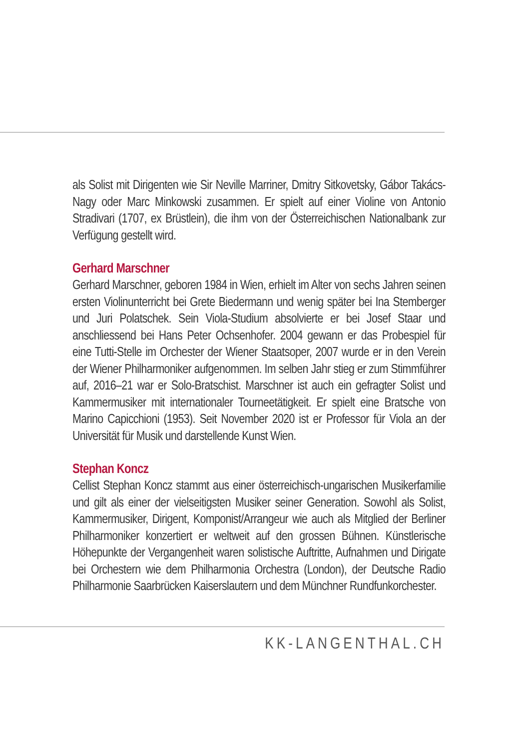als Solist mit Dirigenten wie Sir Neville Marriner, Dmitry Sitkovetsky, Gábor Takács-Nagy oder Marc Minkowski zusammen. Er spielt auf einer Violine von Antonio Stradivari (1707, ex Brüstlein), die ihm von der Österreichischen Nationalbank zur Verfügung gestellt wird.
Gerhard Marschner
Gerhard Marschner, geboren 1984 in Wien, erhielt im Alter von sechs Jahren seinen ersten Violinunterricht bei Grete Biedermann und wenig später bei Ina Stemberger und Juri Polatschek. Sein Viola-Studium absolvierte er bei Josef Staar und anschliessend bei Hans Peter Ochsenhofer. 2004 gewann er das Probespiel für eine Tutti-Stelle im Orchester der Wiener Staatsoper, 2007 wurde er in den Verein der Wiener Philharmoniker aufgenommen. Im selben Jahr stieg er zum Stimmführer auf, 2016–21 war er Solo-Bratschist. Marschner ist auch ein gefragter Solist und Kammermusiker mit internationaler Tourneetätigkeit. Er spielt eine Bratsche von Marino Capicchioni (1953). Seit November 2020 ist er Professor für Viola an der Universität für Musik und darstellende Kunst Wien.
Stephan Koncz
Cellist Stephan Koncz stammt aus einer österreichisch-ungarischen Musikerfamilie und gilt als einer der vielseitigsten Musiker seiner Generation. Sowohl als Solist, Kammermusiker, Dirigent, Komponist/Arrangeur wie auch als Mitglied der Berliner Philharmoniker konzertiert er weltweit auf den grossen Bühnen. Künstlerische Höhepunkte der Vergangenheit waren solistische Auftritte, Aufnahmen und Dirigate bei Orchestern wie dem Philharmonia Orchestra (London), der Deutsche Radio Philharmonie Saarbrücken Kaiserslautern und dem Münchner Rundfunkorchester.
KK-LANGENTHAL.CH